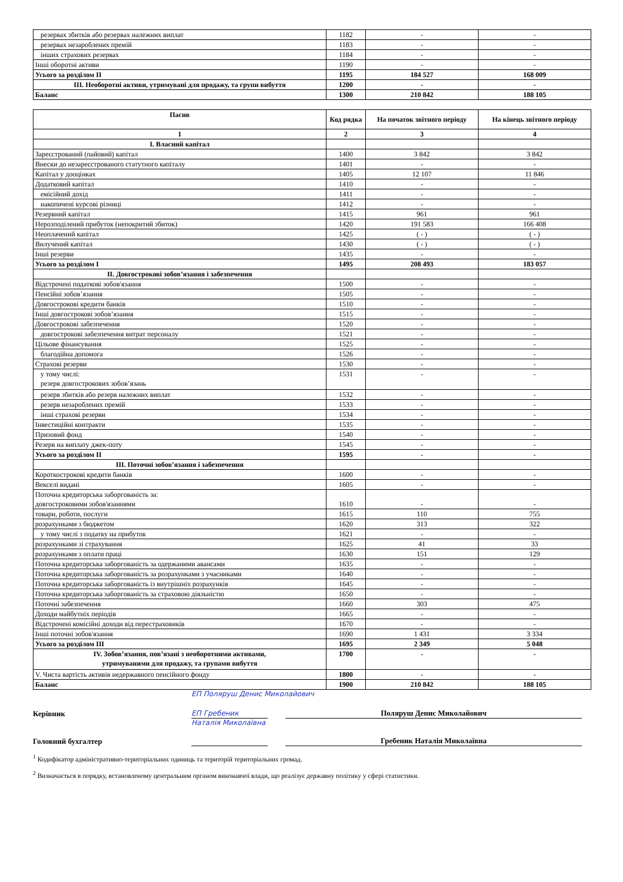| резервах збитків або резервах належних виплат | 1182 | - | - |
| резервах незароблених премій | 1183 | - | - |
| інших страхових резервах | 1184 | - | - |
| Інші оборотні активи | 1190 | - | - |
| Усього за розділом II | 1195 | 184 527 | 168 009 |
| III. Необоротні активи, утримувані для продажу, та групи вибуття | 1200 | - | - |
| Баланс | 1300 | 210 842 | 188 105 |
| Пасив | Код рядка | На початок звітного періоду | На кінець звітного періоду |
| --- | --- | --- | --- |
| 1 | 2 | 3 | 4 |
| I. Власний капітал | | | |
| Зареєстрований (пайовий) капітал | 1400 | 3 842 | 3 842 |
| Внески до незареєстрованого статутного капіталу | 1401 | - | - |
| Капітал у дооцінках | 1405 | 12 107 | 11 846 |
| Додатковий капітал | 1410 | - | - |
| емісійний дохід | 1411 | - | - |
| накопичені курсові різниці | 1412 | - | - |
| Резервний капітал | 1415 | 961 | 961 |
| Нерозподілений прибуток (непокритий збиток) | 1420 | 191 583 | 166 408 |
| Неоплачений капітал | 1425 | ( - ) | ( - ) |
| Вилучений капітал | 1430 | ( - ) | ( - ) |
| Інші резерви | 1435 | - | - |
| Усього за розділом I | 1495 | 208 493 | 183 057 |
| II. Довгострокові зобов’язання і забезпечення | | | |
| Відстрочені податкові зобов'язання | 1500 | - | - |
| Пенсійні зобов’язання | 1505 | - | - |
| Довгострокові кредити банків | 1510 | - | - |
| Інші довгострокові зобов’язання | 1515 | - | - |
| Довгострокові забезпечення | 1520 | - | - |
| довгострокові забезпечення витрат персоналу | 1521 | - | - |
| Цільове фінансування | 1525 | - | - |
| благодійна допомога | 1526 | - | - |
| Страхові резерви | 1530 | - | - |
| у тому числі: резерв довгострокових зобов’язань | 1531 | - | - |
| резерв збитків або резерв належних виплат | 1532 | - | - |
| резерв незароблених премій | 1533 | - | - |
| інші страхові резерви | 1534 | - | - |
| Інвестиційні контракти | 1535 | - | - |
| Призовий фонд | 1540 | - | - |
| Резерв на виплату джек-поту | 1545 | - | - |
| Усього за розділом II | 1595 | - | - |
| III. Поточні зобов’язання і забезпечення | | | |
| Короткострокові кредити банків | 1600 | - | - |
| Векселі видані | 1605 | - | - |
| Поточна кредиторська заборгованість за: довгостроковими зобов'язаннями | 1610 | - | - |
| товари, роботи, послуги | 1615 | 110 | 755 |
| розрахунками з бюджетом | 1620 | 313 | 322 |
| у тому числі з податку на прибуток | 1621 | - | - |
| розрахунками зі страхування | 1625 | 41 | 33 |
| розрахунками з оплати праці | 1630 | 151 | 129 |
| Поточна кредиторська заборгованість за одержаними авансами | 1635 | - | - |
| Поточна кредиторська заборгованість за розрахунками з учасниками | 1640 | - | - |
| Поточна кредиторська заборгованість із внутрішніх розрахунків | 1645 | - | - |
| Поточна кредиторська заборгованість за страховою діяльністю | 1650 | - | - |
| Поточні забезпечення | 1660 | 303 | 475 |
| Доходи майбутніх періодів | 1665 | - | - |
| Відстрочені комісійні доходи від перестраховиків | 1670 | - | - |
| Інші поточні зобов'язання | 1690 | 1 431 | 3 334 |
| Усього за розділом III | 1695 | 2 349 | 5 048 |
| IV. Зобов’язання, пов’язані з необоротними активами, утримуваними для продажу, та групами вибуття | 1700 | - | - |
| V. Чиста вартість активів недержавного пенсійного фонду | 1800 | - | - |
| Баланс | 1900 | 210 842 | 188 105 |
ЕП Поляруш Денис Миколайович
Керівник
ЕП Гребеник Наталія Миколаївна
Поляруш Денис Миколайович
Головний бухгалтер
Гребеник Наталія Миколаївна
<sup>1</sup> Кодифікатор адміністративно-територіальних одиниць та територій територіальних громад.
<sup>2</sup> Визначається в порядку, встановленому центральним органом виконавчої влади, що реалізує державну політику у сфері статистики.